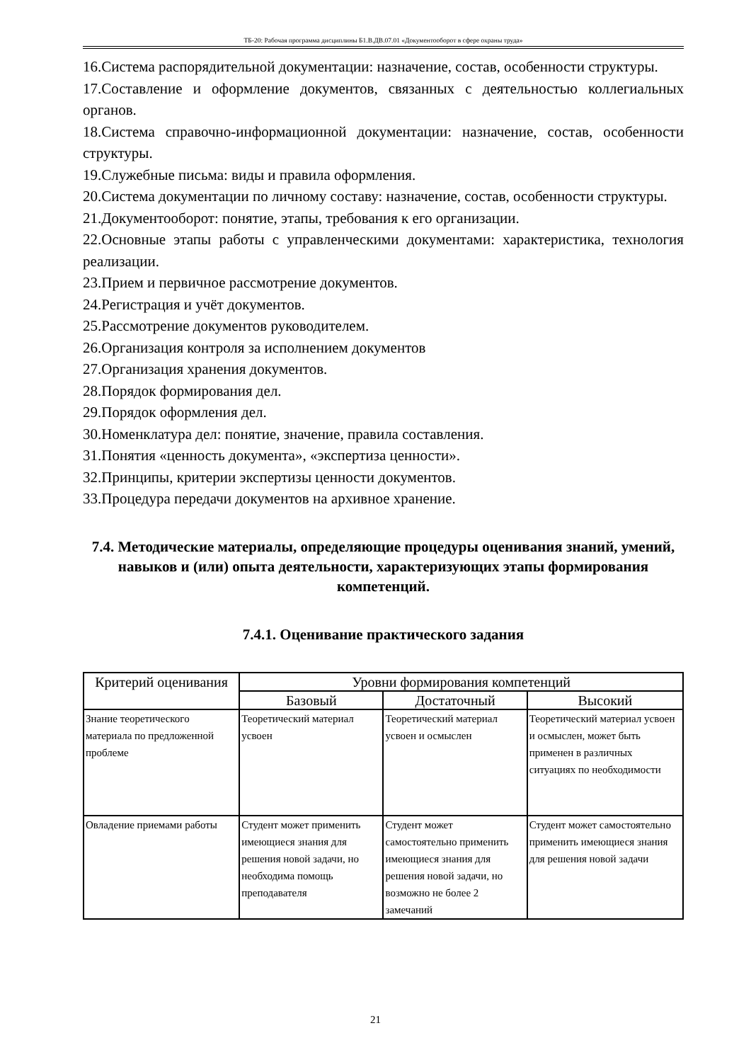ТБ-20: Рабочая программа дисциплины Б1.В.ДВ.07.01 «Документооборот в сфере охраны труда»
16.Система распорядительной документации: назначение, состав, особенности структуры.
17.Составление и оформление документов, связанных с деятельностью коллегиальных органов.
18.Система справочно-информационной документации: назначение, состав, особенности структуры.
19.Служебные письма: виды и правила оформления.
20.Система документации по личному составу: назначение, состав, особенности структуры.
21.Документооборот: понятие, этапы, требования к его организации.
22.Основные этапы работы с управленческими документами: характеристика, технология реализации.
23.Прием и первичное рассмотрение документов.
24.Регистрация и учёт документов.
25.Рассмотрение документов руководителем.
26.Организация контроля за исполнением документов
27.Организация хранения документов.
28.Порядок формирования дел.
29.Порядок оформления дел.
30.Номенклатура дел: понятие, значение, правила составления.
31.Понятия «ценность документа», «экспертиза ценности».
32.Принципы, критерии экспертизы ценности документов.
33.Процедура передачи документов на архивное хранение.
7.4. Методические материалы, определяющие процедуры оценивания знаний, умений, навыков и (или) опыта деятельности, характеризующих этапы формирования компетенций.
7.4.1. Оценивание практического задания
| Критерий оценивания | Уровни формирования компетенций | | |
| --- | --- | --- | --- |
| | Базовый | Достаточный | Высокий |
| Знание теоретического материала по предложенной проблеме | Теоретический материал усвоен | Теоретический материал усвоен и осмыслен | Теоретический материал усвоен и осмыслен, может быть применен в различных ситуациях по необходимости |
| Овладение приемами работы | Студент может применить имеющиеся знания для решения новой задачи, но необходима помощь преподавателя | Студент может самостоятельно применить имеющиеся знания для решения новой задачи, но возможно не более 2 замечаний | Студент может самостоятельно применить имеющиеся знания для решения новой задачи |
21